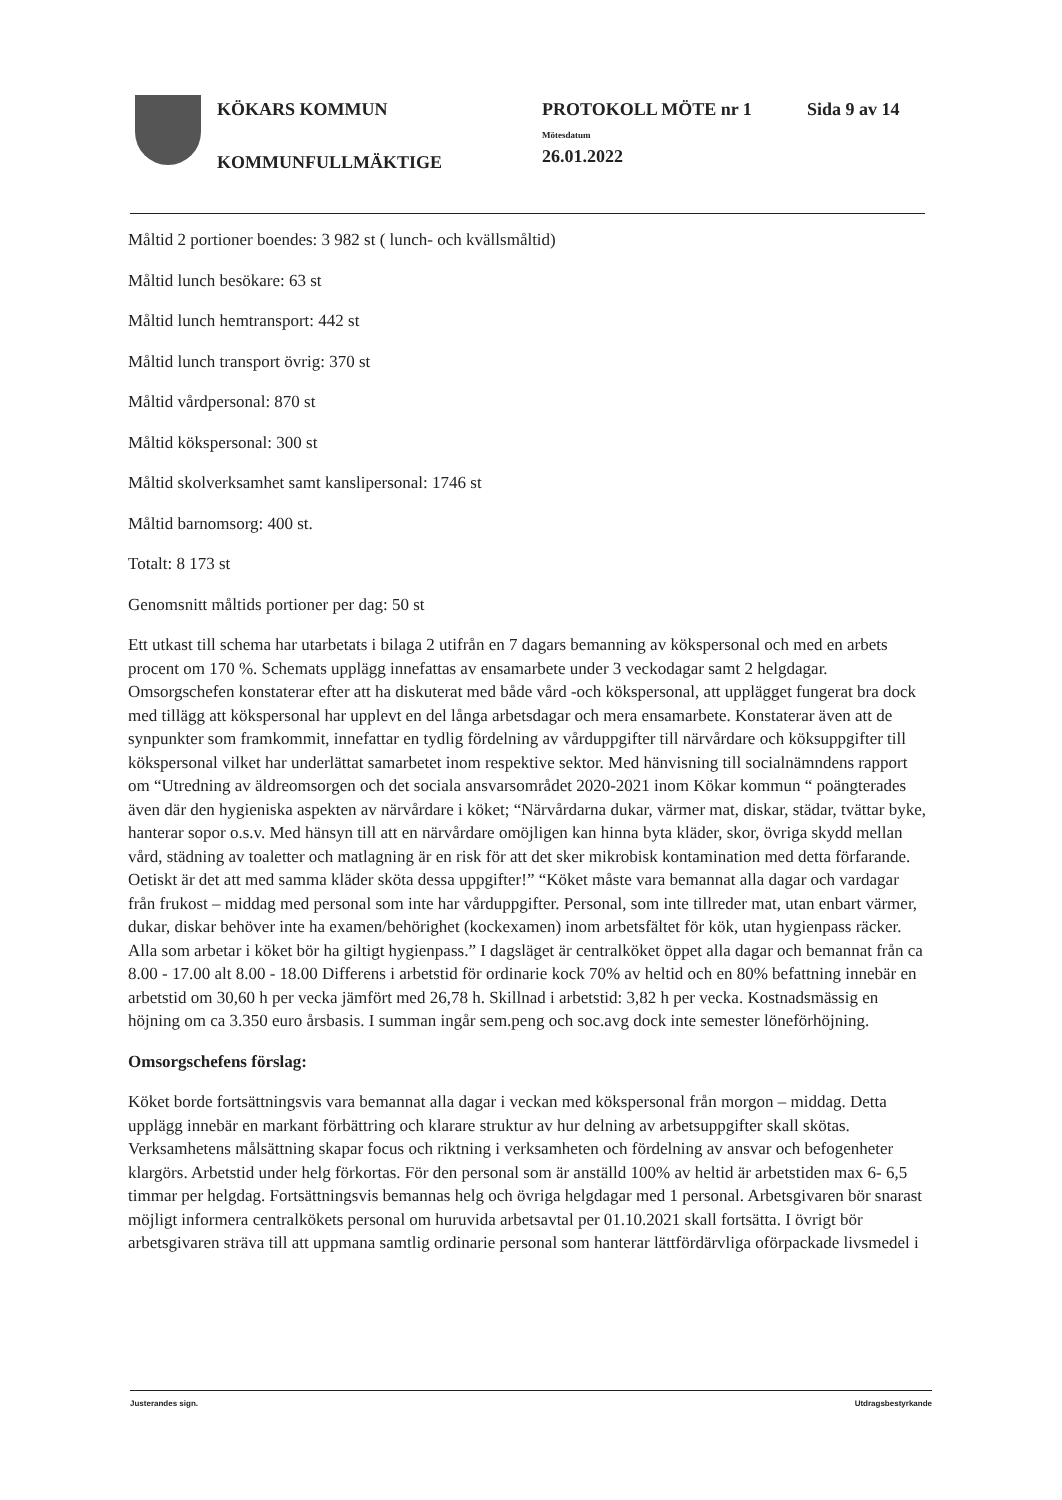KÖKARS KOMMUN
KOMMUNFULLMÄKTIGE
PROTOKOLL MÖTE nr 1
Mötesdatum
26.01.2022
Sida 9 av 14
Måltid 2 portioner boendes: 3 982 st ( lunch- och kvällsmåltid)
Måltid lunch besökare: 63 st
Måltid lunch hemtransport: 442 st
Måltid lunch transport övrig: 370 st
Måltid vårdpersonal: 870 st
Måltid kökspersonal: 300 st
Måltid skolverksamhet samt kanslipersonal: 1746 st
Måltid barnomsorg: 400 st.
Totalt: 8 173 st
Genomsnitt måltids portioner per dag: 50 st
Ett utkast till schema har utarbetats i bilaga 2 utifrån en 7 dagars bemanning av kökspersonal och med en arbets procent om 170 %. Schemats upplägg innefattas av ensamarbete under 3 veckodagar samt 2 helgdagar. Omsorgschefen konstaterar efter att ha diskuterat med både vård -och kökspersonal, att upplägget fungerat bra dock med tillägg att kökspersonal har upplevt en del långa arbetsdagar och mera ensamarbete. Konstaterar även att de synpunkter som framkommit, innefattar en tydlig fördelning av vårduppgifter till närvårdare och köksuppgifter till kökspersonal vilket har underlättat samarbetet inom respektive sektor. Med hänvisning till socialnämndens rapport om “Utredning av äldreomsorgen och det sociala ansvarsområdet 2020-2021 inom Kökar kommun “ poängterades även där den hygieniska aspekten av närvårdare i köket; “Närvårdarna dukar, värmer mat, diskar, städar, tvättar byke, hanterar sopor o.s.v. Med hänsyn till att en närvårdare omöjligen kan hinna byta kläder, skor, övriga skydd mellan vård, städning av toaletter och matlagning är en risk för att det sker mikrobisk kontamination med detta förfarande. Oetiskt är det att med samma kläder sköta dessa uppgifter!” “Köket måste vara bemannat alla dagar och vardagar från frukost – middag med personal som inte har vårduppgifter. Personal, som inte tillreder mat, utan enbart värmer, dukar, diskar behöver inte ha examen/behörighet (kockexamen) inom arbetsfältet för kök, utan hygienpass räcker. Alla som arbetar i köket bör ha giltigt hygienpass.” I dagsläget är centralköket öppet alla dagar och bemannat från ca 8.00 - 17.00 alt 8.00 - 18.00 Differens i arbetstid för ordinarie kock 70% av heltid och en 80% befattning innebär en arbetstid om 30,60 h per vecka jämfört med 26,78 h. Skillnad i arbetstid: 3,82 h per vecka. Kostnadsmässig en höjning om ca 3.350 euro årsbasis. I summan ingår sem.peng och soc.avg dock inte semester löneförhöjning.
Omsorgschefens förslag:
Köket borde fortsättningsvis vara bemannat alla dagar i veckan med kökspersonal från morgon – middag. Detta upplägg innebär en markant förbättring och klarare struktur av hur delning av arbetsuppgifter skall skötas. Verksamhetens målsättning skapar focus och riktning i verksamheten och fördelning av ansvar och befogenheter klargörs. Arbetstid under helg förkortas. För den personal som är anställd 100% av heltid är arbetstiden max 6- 6,5 timmar per helgdag. Fortsättningsvis bemannas helg och övriga helgdagar med 1 personal. Arbetsgivaren bör snarast möjligt informera centralkökets personal om huruvida arbetsavtal per 01.10.2021 skall fortsätta. I övrigt bör arbetsgivaren sträva till att uppmana samtlig ordinarie personal som hanterar lättfördärvliga oförpackade livsmedel i
Justerandes sign. Utdragsbestyrkande